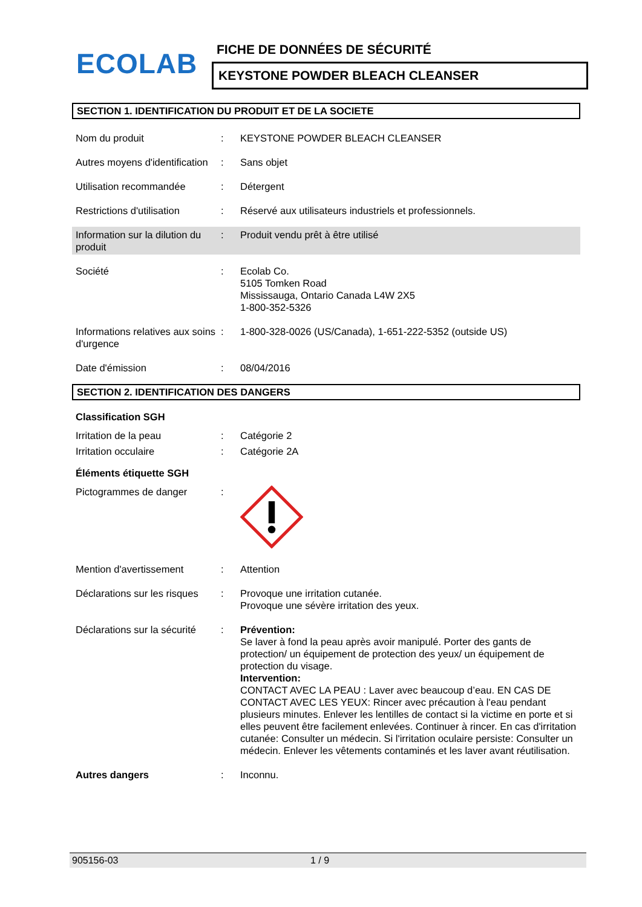ECOLAB FICHE DE DONNÉES DE SÉCURITÉ
KEYSTONE POWDER BLEACH CLEANSER
SECTION 1. IDENTIFICATION DU PRODUIT ET DE LA SOCIETE
Nom du produit : KEYSTONE POWDER BLEACH CLEANSER
Autres moyens d'identification
: Sans objet
Utilisation recommandée : Détergent
Restrictions d'utilisation
: Réservé aux utilisateurs industriels et professionnels.
Information sur la dilution du produit
: Produit vendu prêt à être utilisé
Société : Ecolab Co.
5105 Tomken Road
Mississauga, Ontario Canada L4W 2X5
1-800-352-5326
Informations relatives aux soins d'urgence
: 1-800-328-0026 (US/Canada), 1-651-222-5352 (outside US)
Date d'émission : 08/04/2016
SECTION 2. IDENTIFICATION DES DANGERS
Classification SGH
Irritation de la peau : Catégorie 2
Irritation occulaire : Catégorie 2A
Éléments étiquette SGH
Pictogrammes de danger :
Mention d'avertissement : Attention
Déclarations sur les risques
: Provoque une irritation cutanée.
Provoque une sévère irritation des yeux.
Déclarations sur la sécurité
: Prévention:
Se laver à fond la peau après avoir manipulé. Porter des gants de protection/ un équipement de protection des yeux/ un équipement de protection du visage.
Intervention:
CONTACT AVEC LA PEAU : Laver avec beaucoup d’eau. EN CAS DE CONTACT AVEC LES YEUX: Rincer avec précaution à l'eau pendant plusieurs minutes. Enlever les lentilles de contact si la victime en porte et si elles peuvent être facilement enlevées. Continuer à rincer. En cas d'irritation cutanée: Consulter un médecin. Si l'irritation oculaire persiste: Consulter un médecin. Enlever les vêtements contaminés et les laver avant réutilisation.
Autres dangers : Inconnu.
905156-03 1 / 9